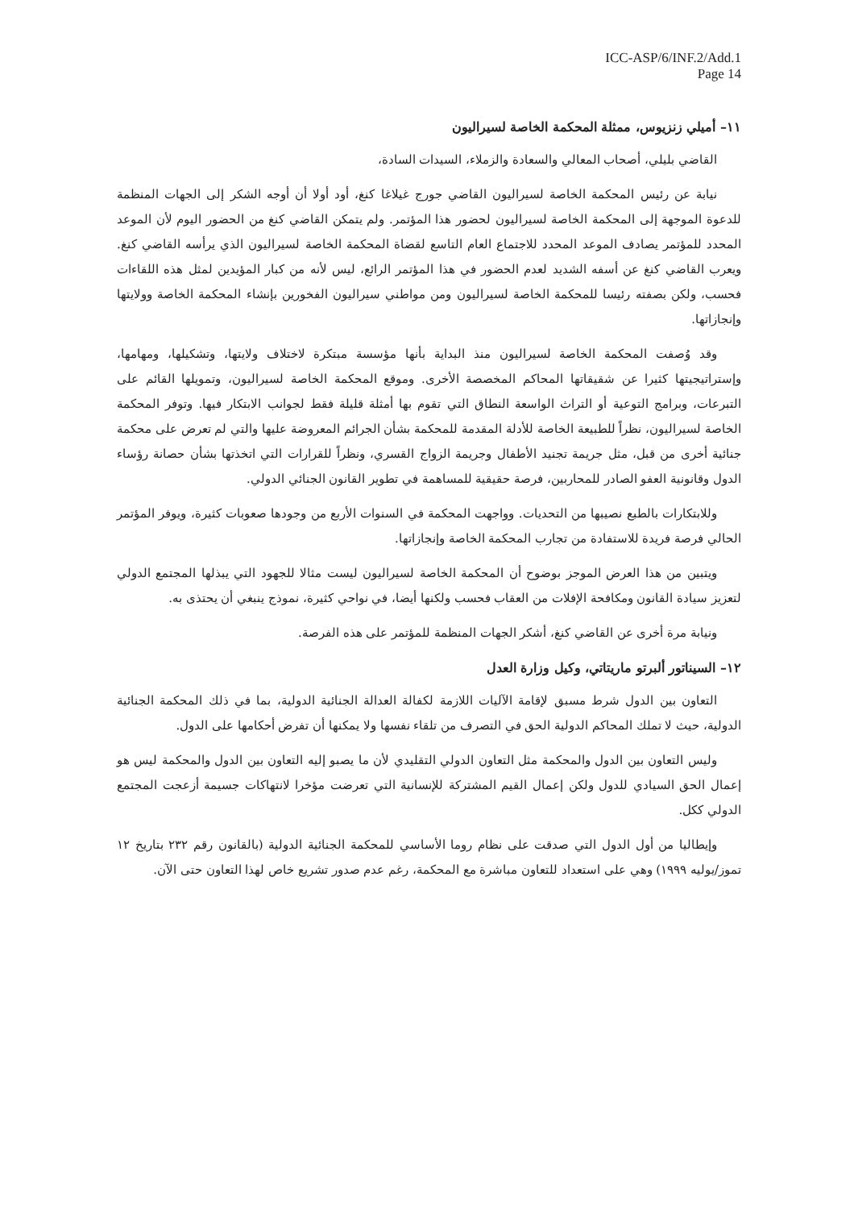ICC-ASP/6/INF.2/Add.1
Page 14
١١– أميلي زنزيوس، ممثلة المحكمة الخاصة لسيراليون
القاضي بليلي، أصحاب المعالي والسعادة والزملاء، السيدات السادة،
نيابة عن رئيس المحكمة الخاصة لسيراليون القاضي جورج غيلاغا كنغ، أود أولا أن أوجه الشكر إلى الجهات المنظمة للدعوة الموجهة إلى المحكمة الخاصة لسيراليون لحضور هذا المؤتمر. ولم يتمكن القاضي كنغ من الحضور اليوم لأن الموعد المحدد للمؤتمر يصادف الموعد المحدد للاجتماع العام التاسع لقضاة المحكمة الخاصة لسيراليون الذي يرأسه القاضي كنغ. ويعرب القاضي كنغ عن أسفه الشديد لعدم الحضور في هذا المؤتمر الرائع، ليس لأنه من كبار المؤيدين لمثل هذه اللقاءات فحسب، ولكن بصفته رئيسا للمحكمة الخاصة لسيراليون ومن مواطني سيراليون الفخورين بإنشاء المحكمة الخاصة وولايتها وإنجازاتها.
وقد وُصفت المحكمة الخاصة لسيراليون منذ البداية بأنها مؤسسة مبتكرة لاختلاف ولايتها، وتشكيلها، ومهامها، وإستراتيجيتها كثيرا عن شقيقاتها المحاكم المخصصة الأخرى. وموقع المحكمة الخاصة لسيراليون، وتمويلها القائم على التبرعات، وبرامج التوعية أو التراث الواسعة النطاق التي تقوم بها أمثلة قليلة فقط لجوانب الابتكار فيها. وتوفر المحكمة الخاصة لسيراليون، نظراً للطبيعة الخاصة للأدلة المقدمة للمحكمة بشأن الجرائم المعروضة عليها والتي لم تعرض على محكمة جنائية أخرى من قبل، مثل جريمة تجنيد الأطفال وجريمة الزواج القسري، ونظراً للقرارات التي اتخذتها بشأن حصانة رؤساء الدول وقانونية العفو الصادر للمحاربين، فرصة حقيقية للمساهمة في تطوير القانون الجنائي الدولي.
وللابتكارات بالطبع نصيبها من التحديات. وواجهت المحكمة في السنوات الأربع من وجودها صعوبات كثيرة، ويوفر المؤتمر الحالي فرصة فريدة للاستفادة من تجارب المحكمة الخاصة وإنجازاتها.
ويتبين من هذا العرض الموجز بوضوح أن المحكمة الخاصة لسيراليون ليست مثالا للجهود التي يبذلها المجتمع الدولي لتعزيز سيادة القانون ومكافحة الإفلات من العقاب فحسب ولكنها أيضا، في نواحي كثيرة، نموذج ينبغي أن يحتذى به.
ونيابة مرة أخرى عن القاضي كنغ، أشكر الجهات المنظمة للمؤتمر على هذه الفرصة.
١٢– السيناتور ألبرتو ماريتاتي، وكيل وزارة العدل
التعاون بين الدول شرط مسبق لإقامة الآليات اللازمة لكفالة العدالة الجنائية الدولية، بما في ذلك المحكمة الجنائية الدولية، حيث لا تملك المحاكم الدولية الحق في التصرف من تلقاء نفسها ولا يمكنها أن تفرض أحكامها على الدول.
وليس التعاون بين الدول والمحكمة مثل التعاون الدولي التقليدي لأن ما يصبو إليه التعاون بين الدول والمحكمة ليس هو إعمال الحق السيادي للدول ولكن إعمال القيم المشتركة للإنسانية التي تعرضت مؤخرا لانتهاكات جسيمة أزعجت المجتمع الدولي ككل.
وإيطاليا من أول الدول التي صدقت على نظام روما الأساسي للمحكمة الجنائية الدولية (بالقانون رقم ٢٣٢ بتاريخ ١٢ تموز/يوليه ١٩٩٩) وهي على استعداد للتعاون مباشرة مع المحكمة، رغم عدم صدور تشريع خاص لهذا التعاون حتى الآن.